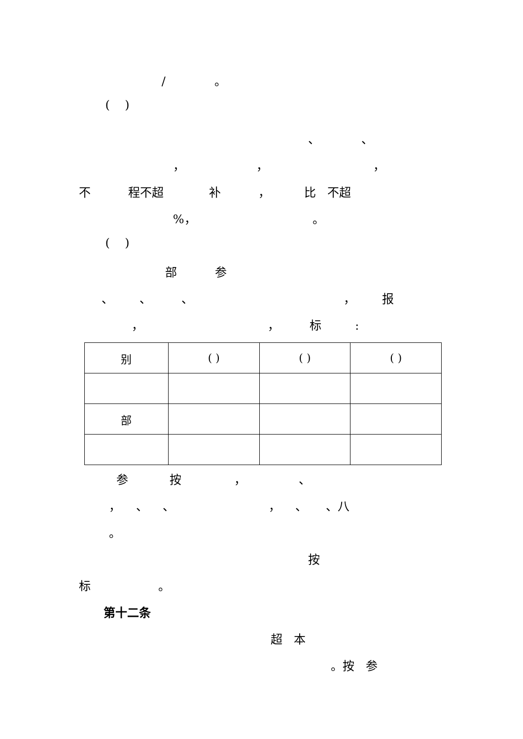/ 。
( )
、 、
， ， ，
不 程不超 补 ， 比 不超
%， 。
( )
部 参
、 、 、 ， 报
， ， 标 :
| 别 | ( ) | ( ) | ( ) |
| 部 | | | |
参 按 ， 、
， 、 、 ， 、 、八
。
按
标 。
第十二条
超 本
。按 参